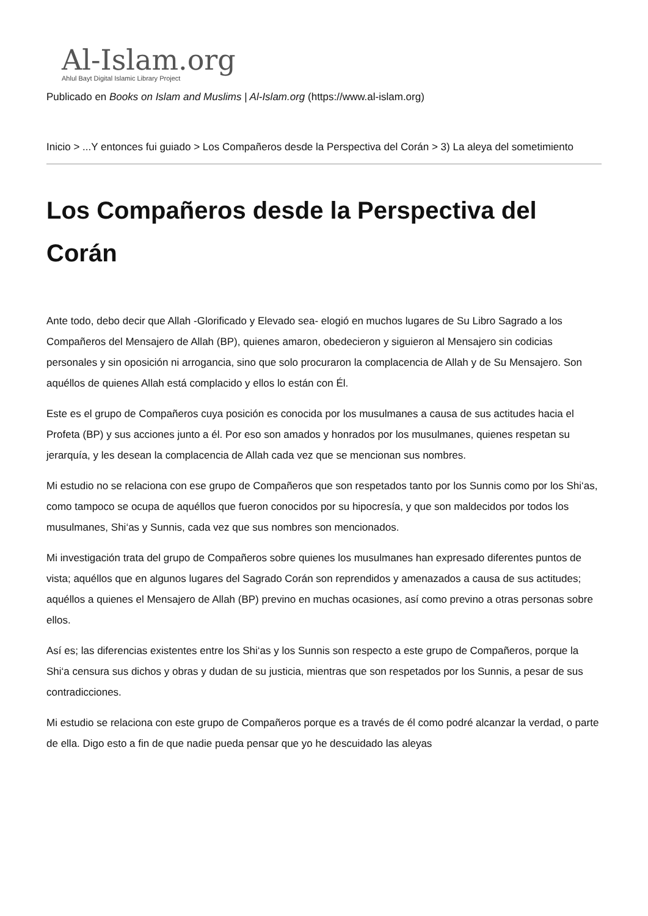Al-Islam.org
Ahlul Bayt Digital Islamic Library Project
Publicado en Books on Islam and Muslims | Al-Islam.org (https://www.al-islam.org)
Inicio > ...Y entonces fui guiado > Los Compañeros desde la Perspectiva del Corán > 3) La aleya del sometimiento
Los Compañeros desde la Perspectiva del Corán
Ante todo, debo decir que Allah -Glorificado y Elevado sea- elogió en muchos lugares de Su Libro Sagrado a los Compañeros del Mensajero de Allah (BP), quienes amaron, obedecieron y siguieron al Mensajero sin codicias personales y sin oposición ni arrogancia, sino que solo procuraron la complacencia de Allah y de Su Mensajero. Son aquéllos de quienes Allah está complacido y ellos lo están con Él.
Este es el grupo de Compañeros cuya posición es conocida por los musulmanes a causa de sus actitudes hacia el Profeta (BP) y sus acciones junto a él. Por eso son amados y honrados por los musulmanes, quienes respetan su jerarquía, y les desean la complacencia de Allah cada vez que se mencionan sus nombres.
Mi estudio no se relaciona con ese grupo de Compañeros que son respetados tanto por los Sunnis como por los Shi‘as, como tampoco se ocupa de aquéllos que fueron conocidos por su hipocresía, y que son maldecidos por todos los musulmanes, Shi‘as y Sunnis, cada vez que sus nombres son mencionados.
Mi investigación trata del grupo de Compañeros sobre quienes los musulmanes han expresado diferentes puntos de vista; aquéllos que en algunos lugares del Sagrado Corán son reprendidos y amenazados a causa de sus actitudes; aquéllos a quienes el Mensajero de Allah (BP) previno en muchas ocasiones, así como previno a otras personas sobre ellos.
Así es; las diferencias existentes entre los Shi‘as y los Sunnis son respecto a este grupo de Compañeros, porque la Shi‘a censura sus dichos y obras y dudan de su justicia, mientras que son respetados por los Sunnis, a pesar de sus contradicciones.
Mi estudio se relaciona con este grupo de Compañeros porque es a través de él como podré alcanzar la verdad, o parte de ella. Digo esto a fin de que nadie pueda pensar que yo he descuidado las aleyas